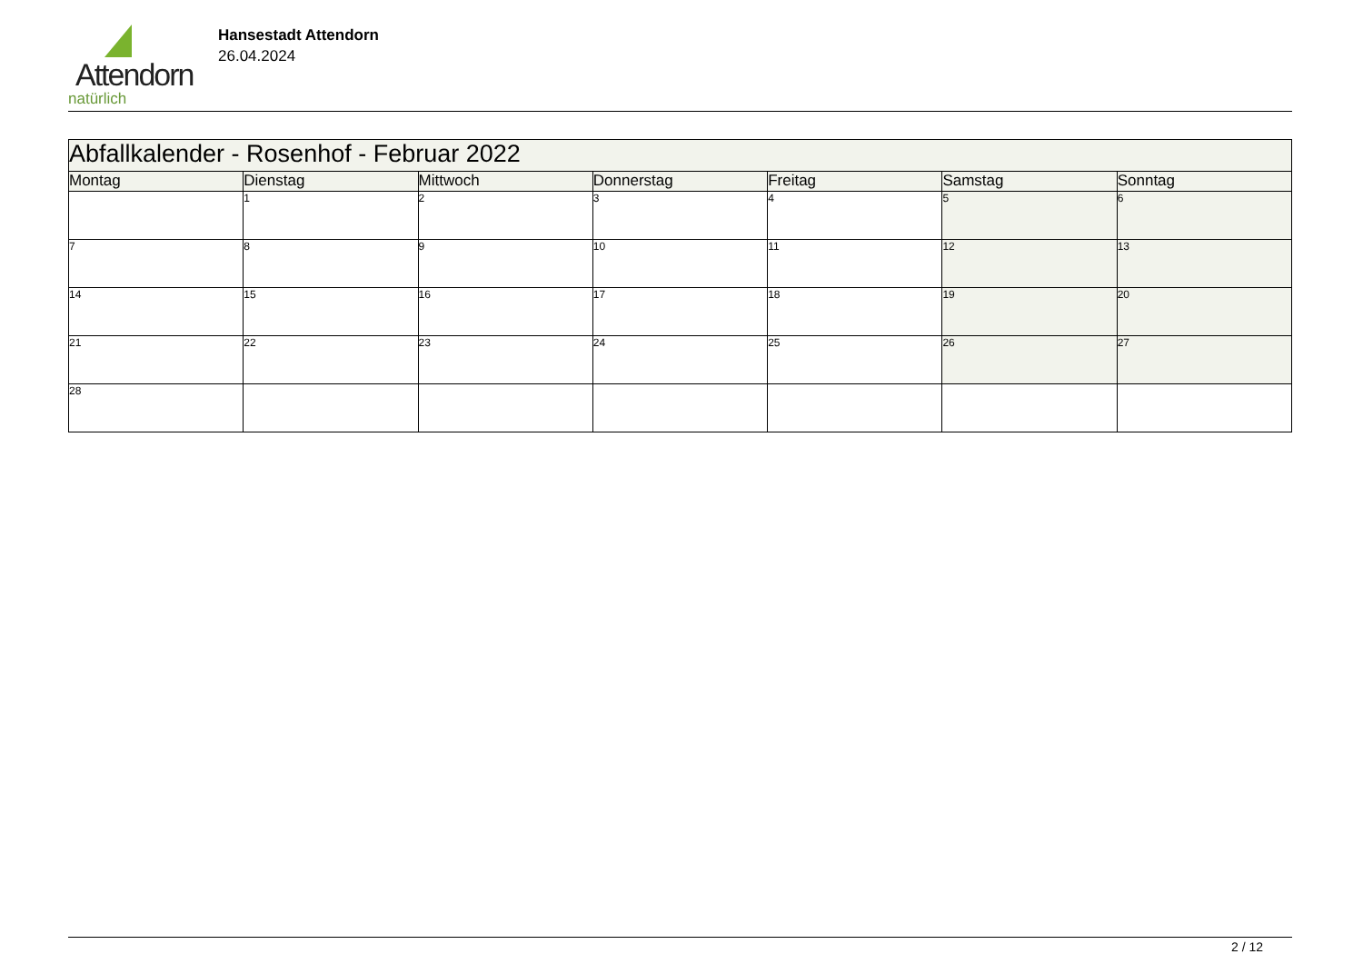Attendorn
natürlich
Hansestadt Attendorn
26.04.2024
| Abfallkalender - Rosenhof - Februar 2022 | | | | | | |
| Montag | Dienstag | Mittwoch | Donnerstag | Freitag | Samstag | Sonntag |
| | 1 | 2 | 3 | 4 | 5 | 6 |
| 7 | 8 | 9 | 10 | 11 | 12 | 13 |
| 14 | 15 | 16 | 17 | 18 | 19 | 20 |
| 21 | 22 | 23 | 24 | 25 | 26 | 27 |
| 28 | | | | | | |
2 / 12